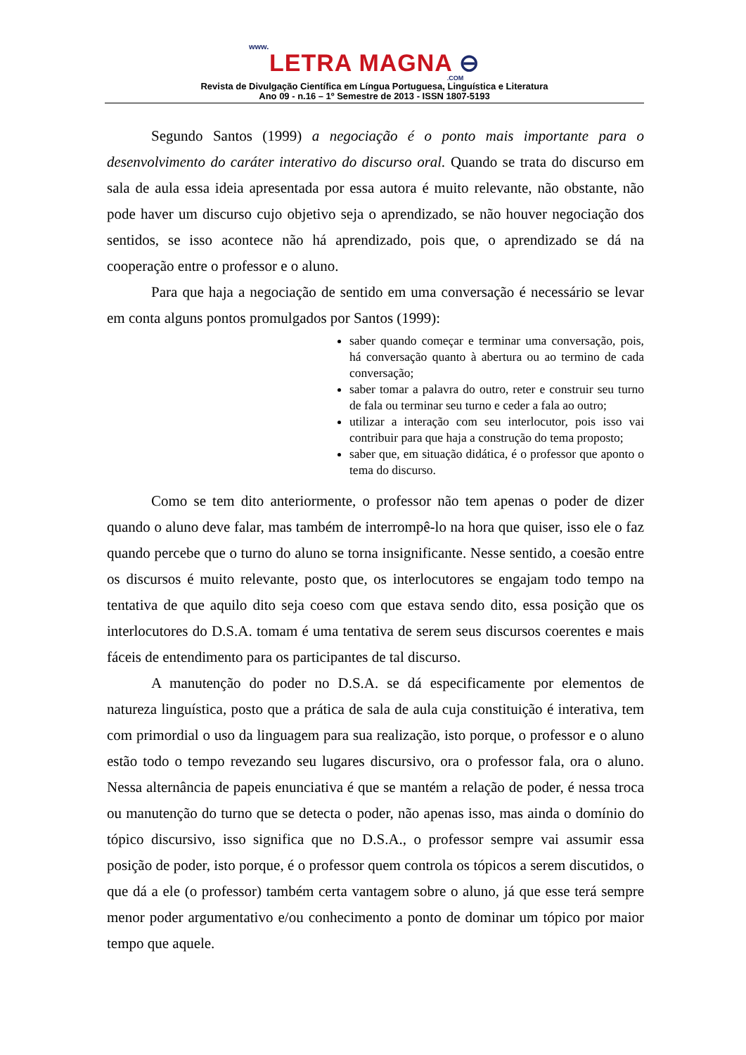www.
LETRA MAGNA ⊖
.COM
Revista de Divulgação Científica em Língua Portuguesa, Linguística e Literatura
Ano 09 - n.16 – 1º Semestre de 2013 - ISSN 1807-5193
Segundo Santos (1999) a negociação é o ponto mais importante para o desenvolvimento do caráter interativo do discurso oral. Quando se trata do discurso em sala de aula essa ideia apresentada por essa autora é muito relevante, não obstante, não pode haver um discurso cujo objetivo seja o aprendizado, se não houver negociação dos sentidos, se isso acontece não há aprendizado, pois que, o aprendizado se dá na cooperação entre o professor e o aluno.
Para que haja a negociação de sentido em uma conversação é necessário se levar em conta alguns pontos promulgados por Santos (1999):
saber quando começar e terminar uma conversação, pois, há conversação quanto à abertura ou ao termino de cada conversação;
saber tomar a palavra do outro, reter e construir seu turno de fala ou terminar seu turno e ceder a fala ao outro;
utilizar a interação com seu interlocutor, pois isso vai contribuir para que haja a construção do tema proposto;
saber que, em situação didática, é o professor que aponto o tema do discurso.
Como se tem dito anteriormente, o professor não tem apenas o poder de dizer quando o aluno deve falar, mas também de interrompê-lo na hora que quiser, isso ele o faz quando percebe que o turno do aluno se torna insignificante. Nesse sentido, a coesão entre os discursos é muito relevante, posto que, os interlocutores se engajam todo tempo na tentativa de que aquilo dito seja coeso com que estava sendo dito, essa posição que os interlocutores do D.S.A. tomam é uma tentativa de serem seus discursos coerentes e mais fáceis de entendimento para os participantes de tal discurso.
A manutenção do poder no D.S.A. se dá especificamente por elementos de natureza linguística, posto que a prática de sala de aula cuja constituição é interativa, tem com primordial o uso da linguagem para sua realização, isto porque, o professor e o aluno estão todo o tempo revezando seu lugares discursivo, ora o professor fala, ora o aluno. Nessa alternância de papeis enunciativa é que se mantém a relação de poder, é nessa troca ou manutenção do turno que se detecta o poder, não apenas isso, mas ainda o domínio do tópico discursivo, isso significa que no D.S.A., o professor sempre vai assumir essa posição de poder, isto porque, é o professor quem controla os tópicos a serem discutidos, o que dá a ele (o professor) também certa vantagem sobre o aluno, já que esse terá sempre menor poder argumentativo e/ou conhecimento a ponto de dominar um tópico por maior tempo que aquele.